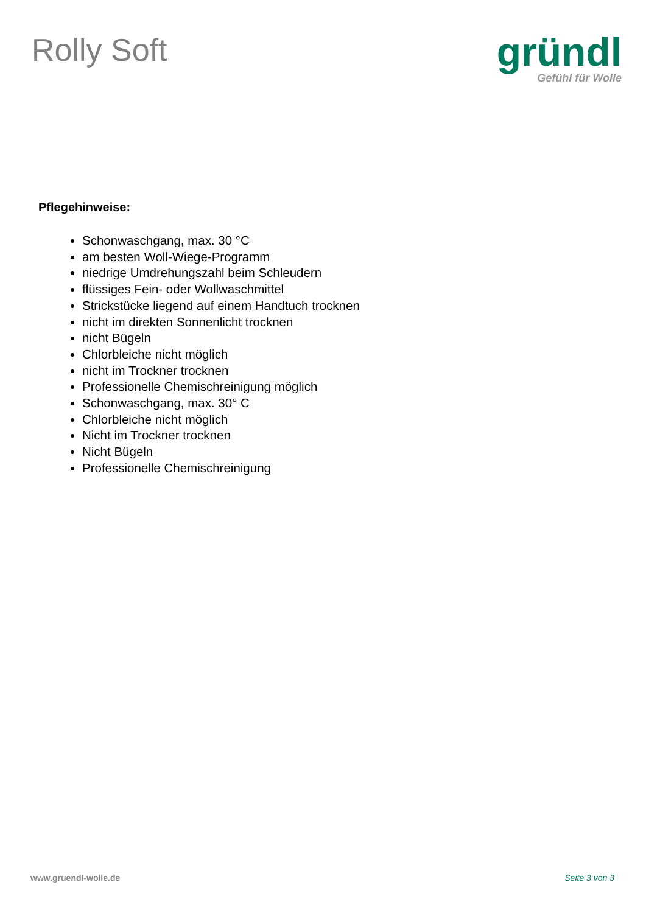Rolly Soft
gründl
Gefühl für Wolle
Pflegehinweise:
Schonwaschgang, max. 30 °C
am besten Woll-Wiege-Programm
niedrige Umdrehungszahl beim Schleudern
flüssiges Fein- oder Wollwaschmittel
Strickstücke liegend auf einem Handtuch trocknen
nicht im direkten Sonnenlicht trocknen
nicht Bügeln
Chlorbleiche nicht möglich
nicht im Trockner trocknen
Professionelle Chemischreinigung möglich
Schonwaschgang, max. 30° C
Chlorbleiche nicht möglich
Nicht im Trockner trocknen
Nicht Bügeln
Professionelle Chemischreinigung
www.gruendl-wolle.de Seite 3 von 3